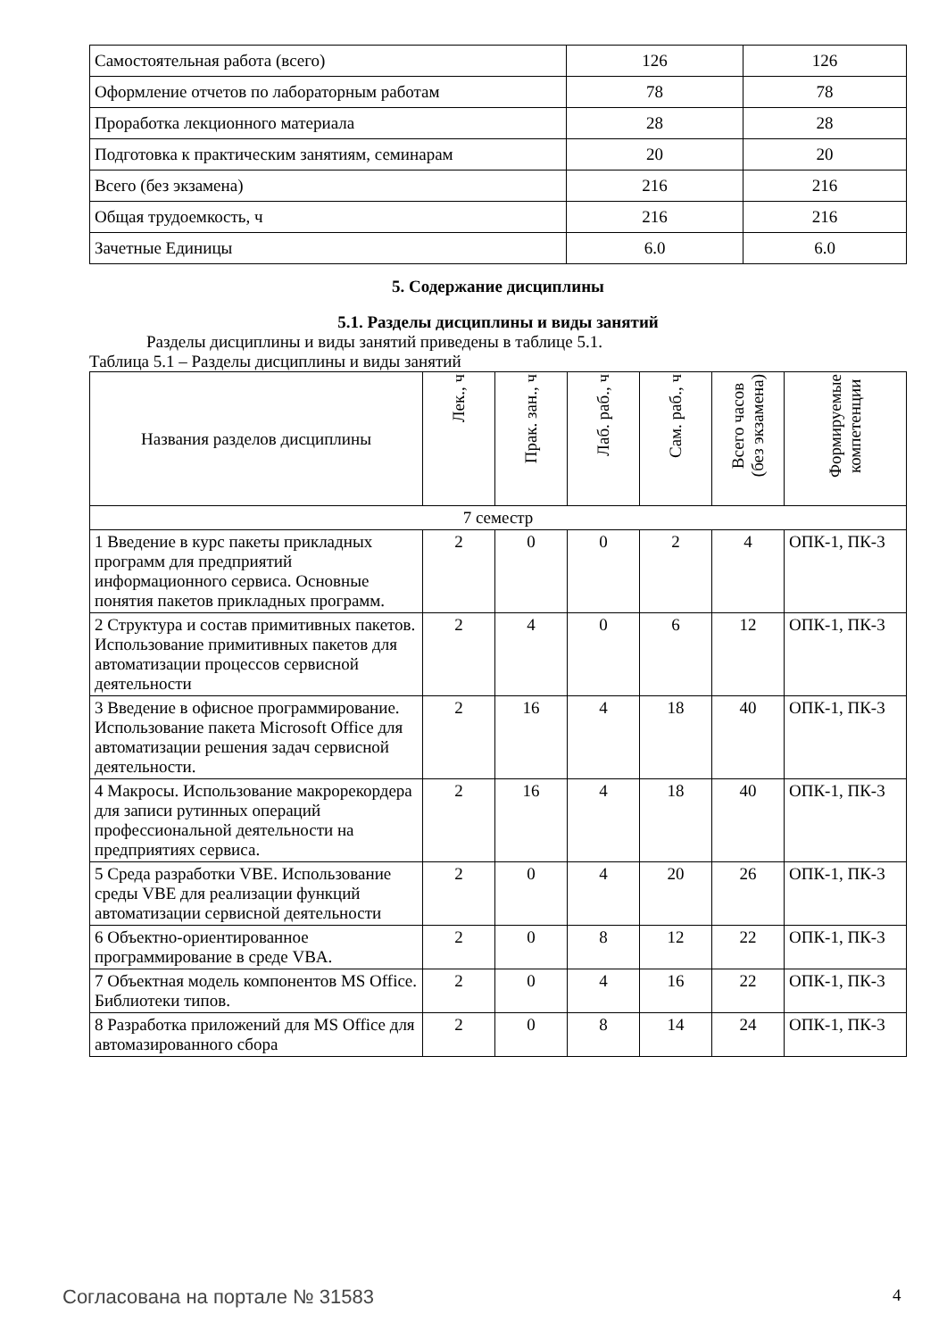| Самостоятельная работа (всего) | 126 | 126 |
| Оформление отчетов по лабораторным работам | 78 | 78 |
| Проработка лекционного материала | 28 | 28 |
| Подготовка к практическим занятиям, семинарам | 20 | 20 |
| Всего (без экзамена) | 216 | 216 |
| Общая трудоемкость, ч | 216 | 216 |
| Зачетные Единицы | 6.0 | 6.0 |
5. Содержание дисциплины
5.1. Разделы дисциплины и виды занятий
Разделы дисциплины и виды занятий приведены в таблице 5.1.
Таблица 5.1 – Разделы дисциплины и виды занятий
| Названия разделов дисциплины | Лек., ч | Прак. зан., ч | Лаб. раб., ч | Сам. раб., ч | Всего часов (без экзамена) | Формируемые компетенции |
| --- | --- | --- | --- | --- | --- | --- |
| 7 семестр | | | | | | |
| 1 Введение в курс пакеты прикладных программ для предприятий информационного сервиса. Основные понятия пакетов прикладных программ. | 2 | 0 | 0 | 2 | 4 | ОПК-1, ПК-3 |
| 2 Структура и состав примитивных пакетов. Использование примитивных пакетов для автоматизации процессов сервисной деятельности | 2 | 4 | 0 | 6 | 12 | ОПК-1, ПК-3 |
| 3 Введение в офисное программирование. Использование пакета Microsoft Office для автоматизации решения задач сервисной деятельности. | 2 | 16 | 4 | 18 | 40 | ОПК-1, ПК-3 |
| 4 Макросы. Использование макрорекордера для записи рутинных операций профессиональной деятельности на предприятиях сервиса. | 2 | 16 | 4 | 18 | 40 | ОПК-1, ПК-3 |
| 5 Среда разработки VBE. Использование среды VBE для реализации функций автоматизации сервисной деятельности | 2 | 0 | 4 | 20 | 26 | ОПК-1, ПК-3 |
| 6 Объектно-ориентированное программирование в среде VBA. | 2 | 0 | 8 | 12 | 22 | ОПК-1, ПК-3 |
| 7 Объектная модель компонентов MS Office. Библиотеки типов. | 2 | 0 | 4 | 16 | 22 | ОПК-1, ПК-3 |
| 8 Разработка приложений для MS Office для автомазированного сбора | 2 | 0 | 8 | 14 | 24 | ОПК-1, ПК-3 |
Согласована на портале № 31583 4